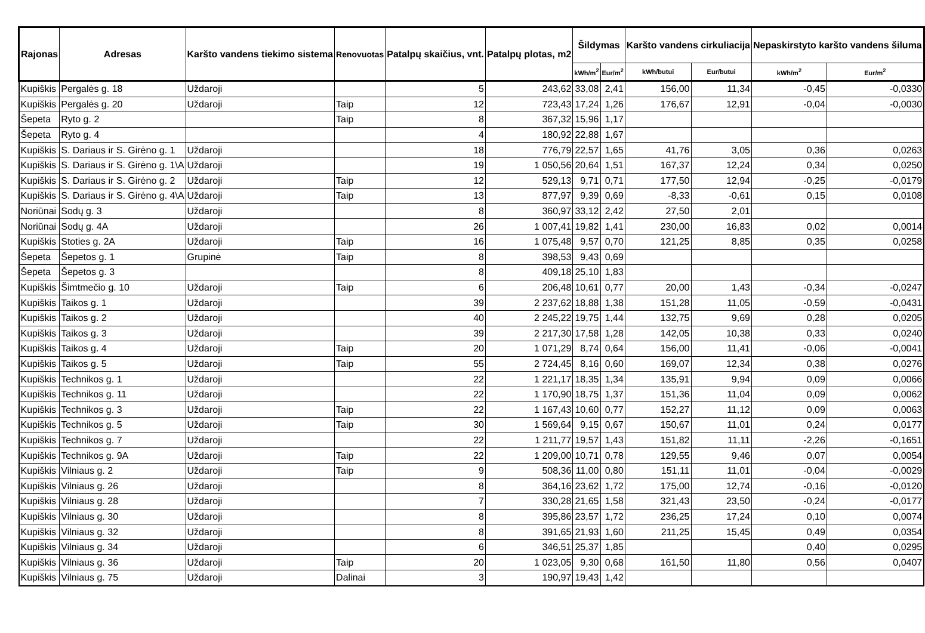| Rajonas | Adresas | Karšto vandens tiekimo sistema | Renovuotas | Patalpų skaičius, vnt. | Patalpų plotas, m2 | Šildymas | | Karšto vandens cirkuliacija | | Nepaskirstyto karšto vandens šiluma | |
| --- | --- | --- | --- | --- | --- | --- | --- | --- | --- | --- | --- |
| | | | | | | kWh/m<sup>2</sup> | Eur/m<sup>2</sup> | kWh/butui | Eur/butui | kWh/m<sup>2</sup> | Eur/m<sup>2</sup> |
| Kupiškis | Pergalės g. 18 | Uždaroji | | 5 | 243,62 | 33,08 | 2,41 | 156,00 | 11,34 | -0,45 | -0,0330 |
| Kupiškis | Pergalės g. 20 | Uždaroji | Taip | 12 | 723,43 | 17,24 | 1,26 | 176,67 | 12,91 | -0,04 | -0,0030 |
| Šepeta | Ryto g. 2 | | Taip | 8 | 367,32 | 15,96 | 1,17 | | | | |
| Šepeta | Ryto g. 4 | | | 4 | 180,92 | 22,88 | 1,67 | | | | |
| Kupiškis | S. Dariaus ir S. Girėno g. 1 | Uždaroji | | 18 | 776,79 | 22,57 | 1,65 | 41,76 | 3,05 | 0,36 | 0,0263 |
| Kupiškis | S. Dariaus ir S. Girėno g. 1\A | Uždaroji | | 19 | 1 050,56 | 20,64 | 1,51 | 167,37 | 12,24 | 0,34 | 0,0250 |
| Kupiškis | S. Dariaus ir S. Girėno g. 2 | Uždaroji | Taip | 12 | 529,13 | 9,71 | 0,71 | 177,50 | 12,94 | -0,25 | -0,0179 |
| Kupiškis | S. Dariaus ir S. Girėno g. 4\A | Uždaroji | Taip | 13 | 877,97 | 9,39 | 0,69 | -8,33 | -0,61 | 0,15 | 0,0108 |
| Noriūnai | Sodų g. 3 | Uždaroji | | 8 | 360,97 | 33,12 | 2,42 | 27,50 | 2,01 | | |
| Noriūnai | Sodų g. 4A | Uždaroji | | 26 | 1 007,41 | 19,82 | 1,41 | 230,00 | 16,83 | 0,02 | 0,0014 |
| Kupiškis | Stoties g. 2A | Uždaroji | Taip | 16 | 1 075,48 | 9,57 | 0,70 | 121,25 | 8,85 | 0,35 | 0,0258 |
| Šepeta | Šepetos g. 1 | Grupinė | Taip | 8 | 398,53 | 9,43 | 0,69 | | | | |
| Šepeta | Šepetos g. 3 | | | 8 | 409,18 | 25,10 | 1,83 | | | | |
| Kupiškis | Šimtmečio g. 10 | Uždaroji | Taip | 6 | 206,48 | 10,61 | 0,77 | 20,00 | 1,43 | -0,34 | -0,0247 |
| Kupiškis | Taikos g. 1 | Uždaroji | | 39 | 2 237,62 | 18,88 | 1,38 | 151,28 | 11,05 | -0,59 | -0,0431 |
| Kupiškis | Taikos g. 2 | Uždaroji | | 40 | 2 245,22 | 19,75 | 1,44 | 132,75 | 9,69 | 0,28 | 0,0205 |
| Kupiškis | Taikos g. 3 | Uždaroji | | 39 | 2 217,30 | 17,58 | 1,28 | 142,05 | 10,38 | 0,33 | 0,0240 |
| Kupiškis | Taikos g. 4 | Uždaroji | Taip | 20 | 1 071,29 | 8,74 | 0,64 | 156,00 | 11,41 | -0,06 | -0,0041 |
| Kupiškis | Taikos g. 5 | Uždaroji | Taip | 55 | 2 724,45 | 8,16 | 0,60 | 169,07 | 12,34 | 0,38 | 0,0276 |
| Kupiškis | Technikos g. 1 | Uždaroji | | 22 | 1 221,17 | 18,35 | 1,34 | 135,91 | 9,94 | 0,09 | 0,0066 |
| Kupiškis | Technikos g. 11 | Uždaroji | | 22 | 1 170,90 | 18,75 | 1,37 | 151,36 | 11,04 | 0,09 | 0,0062 |
| Kupiškis | Technikos g. 3 | Uždaroji | Taip | 22 | 1 167,43 | 10,60 | 0,77 | 152,27 | 11,12 | 0,09 | 0,0063 |
| Kupiškis | Technikos g. 5 | Uždaroji | Taip | 30 | 1 569,64 | 9,15 | 0,67 | 150,67 | 11,01 | 0,24 | 0,0177 |
| Kupiškis | Technikos g. 7 | Uždaroji | | 22 | 1 211,77 | 19,57 | 1,43 | 151,82 | 11,11 | -2,26 | -0,1651 |
| Kupiškis | Technikos g. 9A | Uždaroji | Taip | 22 | 1 209,00 | 10,71 | 0,78 | 129,55 | 9,46 | 0,07 | 0,0054 |
| Kupiškis | Vilniaus g. 2 | Uždaroji | Taip | 9 | 508,36 | 11,00 | 0,80 | 151,11 | 11,01 | -0,04 | -0,0029 |
| Kupiškis | Vilniaus g. 26 | Uždaroji | | 8 | 364,16 | 23,62 | 1,72 | 175,00 | 12,74 | -0,16 | -0,0120 |
| Kupiškis | Vilniaus g. 28 | Uždaroji | | 7 | 330,28 | 21,65 | 1,58 | 321,43 | 23,50 | -0,24 | -0,0177 |
| Kupiškis | Vilniaus g. 30 | Uždaroji | | 8 | 395,86 | 23,57 | 1,72 | 236,25 | 17,24 | 0,10 | 0,0074 |
| Kupiškis | Vilniaus g. 32 | Uždaroji | | 8 | 391,65 | 21,93 | 1,60 | 211,25 | 15,45 | 0,49 | 0,0354 |
| Kupiškis | Vilniaus g. 34 | Uždaroji | | 6 | 346,51 | 25,37 | 1,85 | | | 0,40 | 0,0295 |
| Kupiškis | Vilniaus g. 36 | Uždaroji | Taip | 20 | 1 023,05 | 9,30 | 0,68 | 161,50 | 11,80 | 0,56 | 0,0407 |
| Kupiškis | Vilniaus g. 75 | Uždaroji | Dalinai | 3 | 190,97 | 19,43 | 1,42 | | | | |